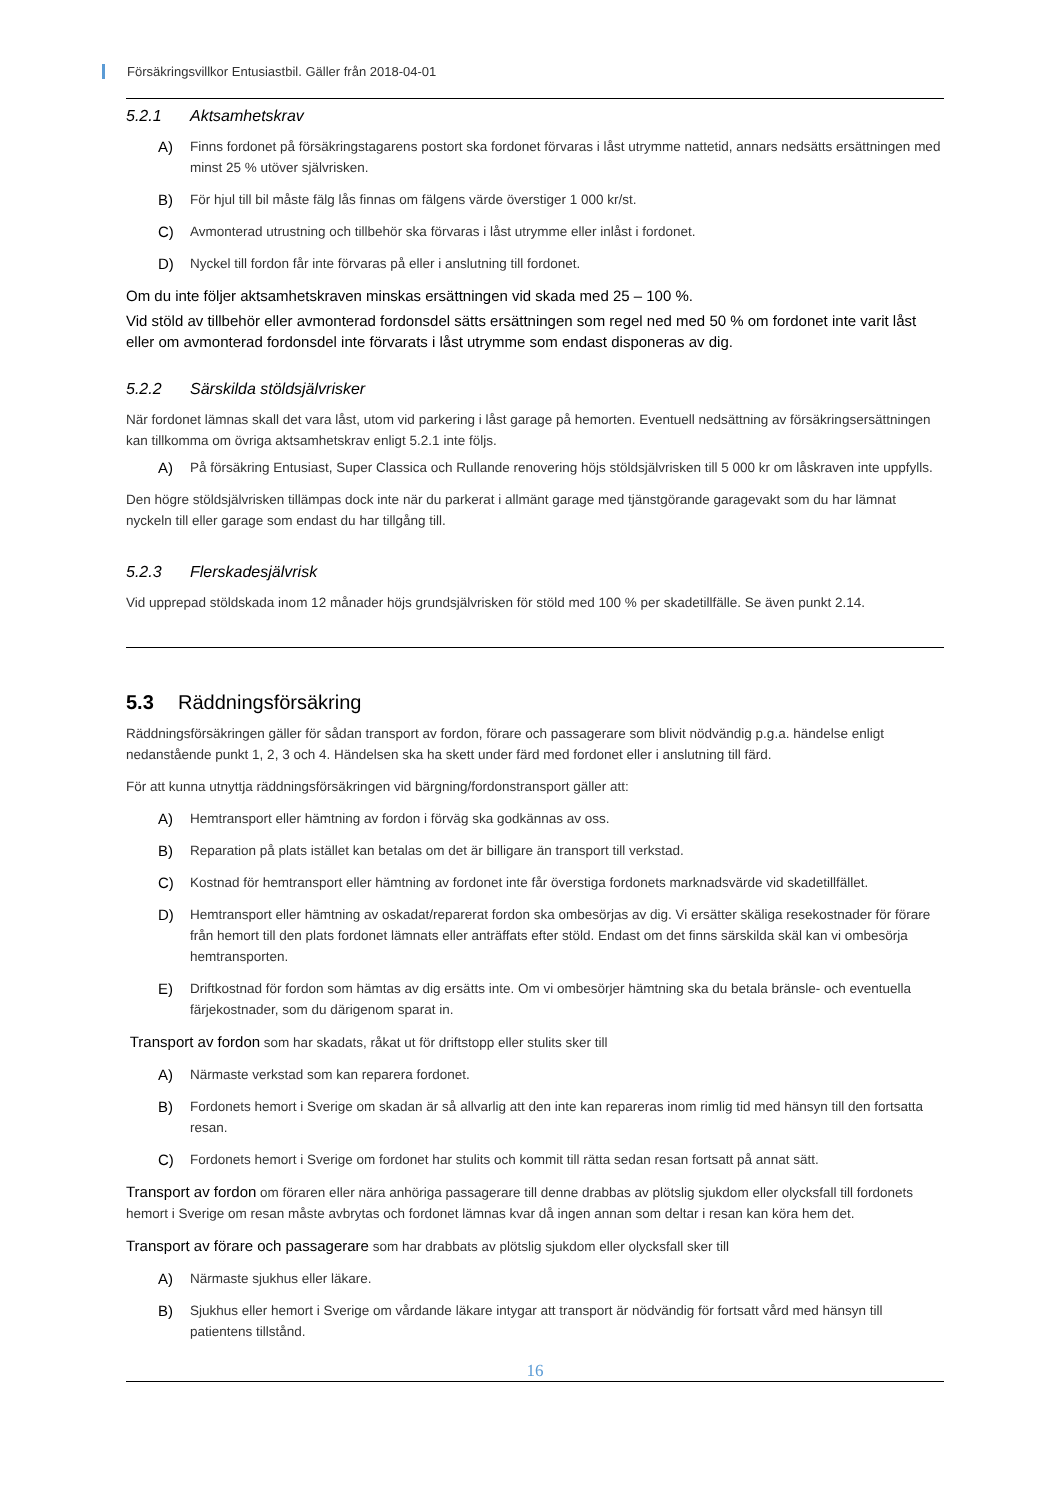Försäkringsvillkor Entusiastbil. Gäller från 2018-04-01
5.2.1 Aktsamhetskrav
A) Finns fordonet på försäkringstagarens postort ska fordonet förvaras i låst utrymme nattetid, annars nedsätts ersättningen med minst 25 % utöver självrisken.
B) För hjul till bil måste fälg lås finnas om fälgens värde överstiger 1 000 kr/st.
C) Avmonterad utrustning och tillbehör ska förvaras i låst utrymme eller inlåst i fordonet.
D) Nyckel till fordon får inte förvaras på eller i anslutning till fordonet.
Om du inte följer aktsamhetskraven minskas ersättningen vid skada med 25 – 100 %.
Vid stöld av tillbehör eller avmonterad fordonsdel sätts ersättningen som regel ned med 50 % om fordonet inte varit låst eller om avmonterad fordonsdel inte förvarats i låst utrymme som endast disponeras av dig.
5.2.2 Särskilda stöldsjälvrisker
När fordonet lämnas skall det vara låst, utom vid parkering i låst garage på hemorten. Eventuell nedsättning av försäkringsersättningen kan tillkomma om övriga aktsamhetskrav enligt 5.2.1 inte följs.
A) På försäkring Entusiast, Super Classica och Rullande renovering höjs stöldsjälvrisken till 5 000 kr om låskraven inte uppfylls.
Den högre stöldsjälvrisken tillämpas dock inte när du parkerat i allmänt garage med tjänstgörande garagevakt som du har lämnat nyckeln till eller garage som endast du har tillgång till.
5.2.3 Flerskadesjälvrisk
Vid upprepad stöldskada inom 12 månader höjs grundsjälvrisken för stöld med 100 % per skadetillfälle. Se även punkt 2.14.
5.3 Räddningsförsäkring
Räddningsförsäkringen gäller för sådan transport av fordon, förare och passagerare som blivit nödvändig p.g.a. händelse enligt nedanstående punkt 1, 2, 3 och 4. Händelsen ska ha skett under färd med fordonet eller i anslutning till färd.
För att kunna utnyttja räddningsförsäkringen vid bärgning/fordonstransport gäller att:
A) Hemtransport eller hämtning av fordon i förväg ska godkännas av oss.
B) Reparation på plats istället kan betalas om det är billigare än transport till verkstad.
C) Kostnad för hemtransport eller hämtning av fordonet inte får överstiga fordonets marknadsvärde vid skadetillfället.
D) Hemtransport eller hämtning av oskadat/reparerat fordon ska ombesörjas av dig. Vi ersätter skäliga resekostnader för förare från hemort till den plats fordonet lämnats eller anträffats efter stöld. Endast om det finns särskilda skäl kan vi ombesörja hemtransporten.
E) Driftkostnad för fordon som hämtas av dig ersätts inte. Om vi ombesörjer hämtning ska du betala bränsle- och eventuella färjekostnader, som du därigenom sparat in.
Transport av fordon som har skadats, råkat ut för driftstopp eller stulits sker till
A) Närmaste verkstad som kan reparera fordonet.
B) Fordonets hemort i Sverige om skadan är så allvarlig att den inte kan repareras inom rimlig tid med hänsyn till den fortsatta resan.
C) Fordonets hemort i Sverige om fordonet har stulits och kommit till rätta sedan resan fortsatt på annat sätt.
Transport av fordon om föraren eller nära anhöriga passagerare till denne drabbas av plötslig sjukdom eller olycksfall till fordonets hemort i Sverige om resan måste avbrytas och fordonet lämnas kvar då ingen annan som deltar i resan kan köra hem det.
Transport av förare och passagerare som har drabbats av plötslig sjukdom eller olycksfall sker till
A) Närmaste sjukhus eller läkare.
B) Sjukhus eller hemort i Sverige om vårdande läkare intygar att transport är nödvändig för fortsatt vård med hänsyn till patientens tillstånd.
16